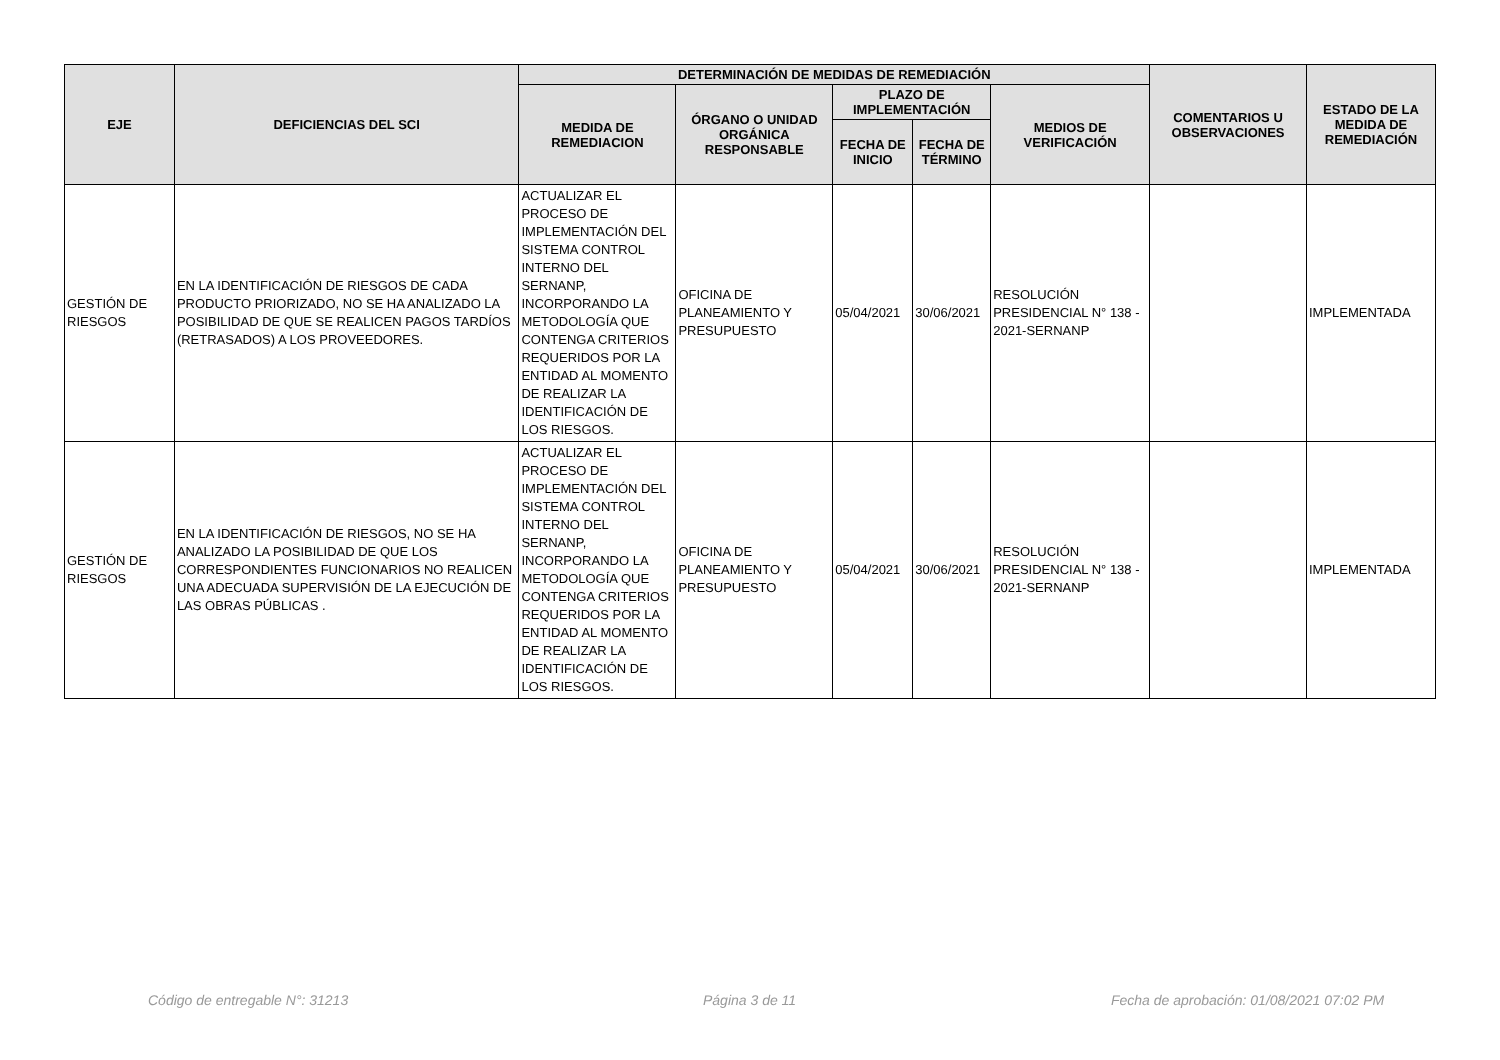| EJE | DEFICIENCIAS DEL SCI | DETERMINACIÓN DE MEDIDAS DE REMEDIACIÓN | | | | | COMENTARIOS U OBSERVACIONES | ESTADO DE LA MEDIDA DE REMEDIACIÓN |
| --- | --- | --- | --- | --- | --- | --- | --- | --- |
| | | MEDIDA DE REMEDIACION | ÓRGANO O UNIDAD ORGÁNICA RESPONSABLE | PLAZO DE IMPLEMENTACIÓN | | MEDIOS DE VERIFICACIÓN | | |
| | | | | FECHA DE INICIO | FECHA DE TÉRMINO | | | |
| GESTIÓN DE RIESGOS | EN LA IDENTIFICACIÓN DE RIESGOS DE CADA PRODUCTO PRIORIZADO, NO SE HA ANALIZADO LA POSIBILIDAD DE QUE SE REALICEN PAGOS TARDÍOS (RETRASADOS) A LOS PROVEEDORES. | ACTUALIZAR EL PROCESO DE IMPLEMENTACIÓN DEL SISTEMA CONTROL INTERNO DEL SERNANP, INCORPORANDO LA METODOLOGÍA QUE CONTENGA CRITERIOS REQUERIDOS POR LA ENTIDAD AL MOMENTO DE REALIZAR LA IDENTIFICACIÓN DE LOS RIESGOS. | OFICINA DE PLANEAMIENTO Y PRESUPUESTO | 05/04/2021 | 30/06/2021 | RESOLUCIÓN PRESIDENCIAL N° 138 - 2021-SERNANP | | IMPLEMENTADA |
| GESTIÓN DE RIESGOS | EN LA IDENTIFICACIÓN DE RIESGOS, NO SE HA ANALIZADO LA POSIBILIDAD DE QUE LOS CORRESPONDIENTES FUNCIONARIOS NO REALICEN UNA ADECUADA SUPERVISIÓN DE LA EJECUCIÓN DE LAS OBRAS PÚBLICAS . | ACTUALIZAR EL PROCESO DE IMPLEMENTACIÓN DEL SISTEMA CONTROL INTERNO DEL SERNANP, INCORPORANDO LA METODOLOGÍA QUE CONTENGA CRITERIOS REQUERIDOS POR LA ENTIDAD AL MOMENTO DE REALIZAR LA IDENTIFICACIÓN DE LOS RIESGOS. | OFICINA DE PLANEAMIENTO Y PRESUPUESTO | 05/04/2021 | 30/06/2021 | RESOLUCIÓN PRESIDENCIAL N° 138 - 2021-SERNANP | | IMPLEMENTADA |
Código de entregable N°: 31213 Página 3 de 11
Fecha de aprobación: 01/08/2021 07:02 PM